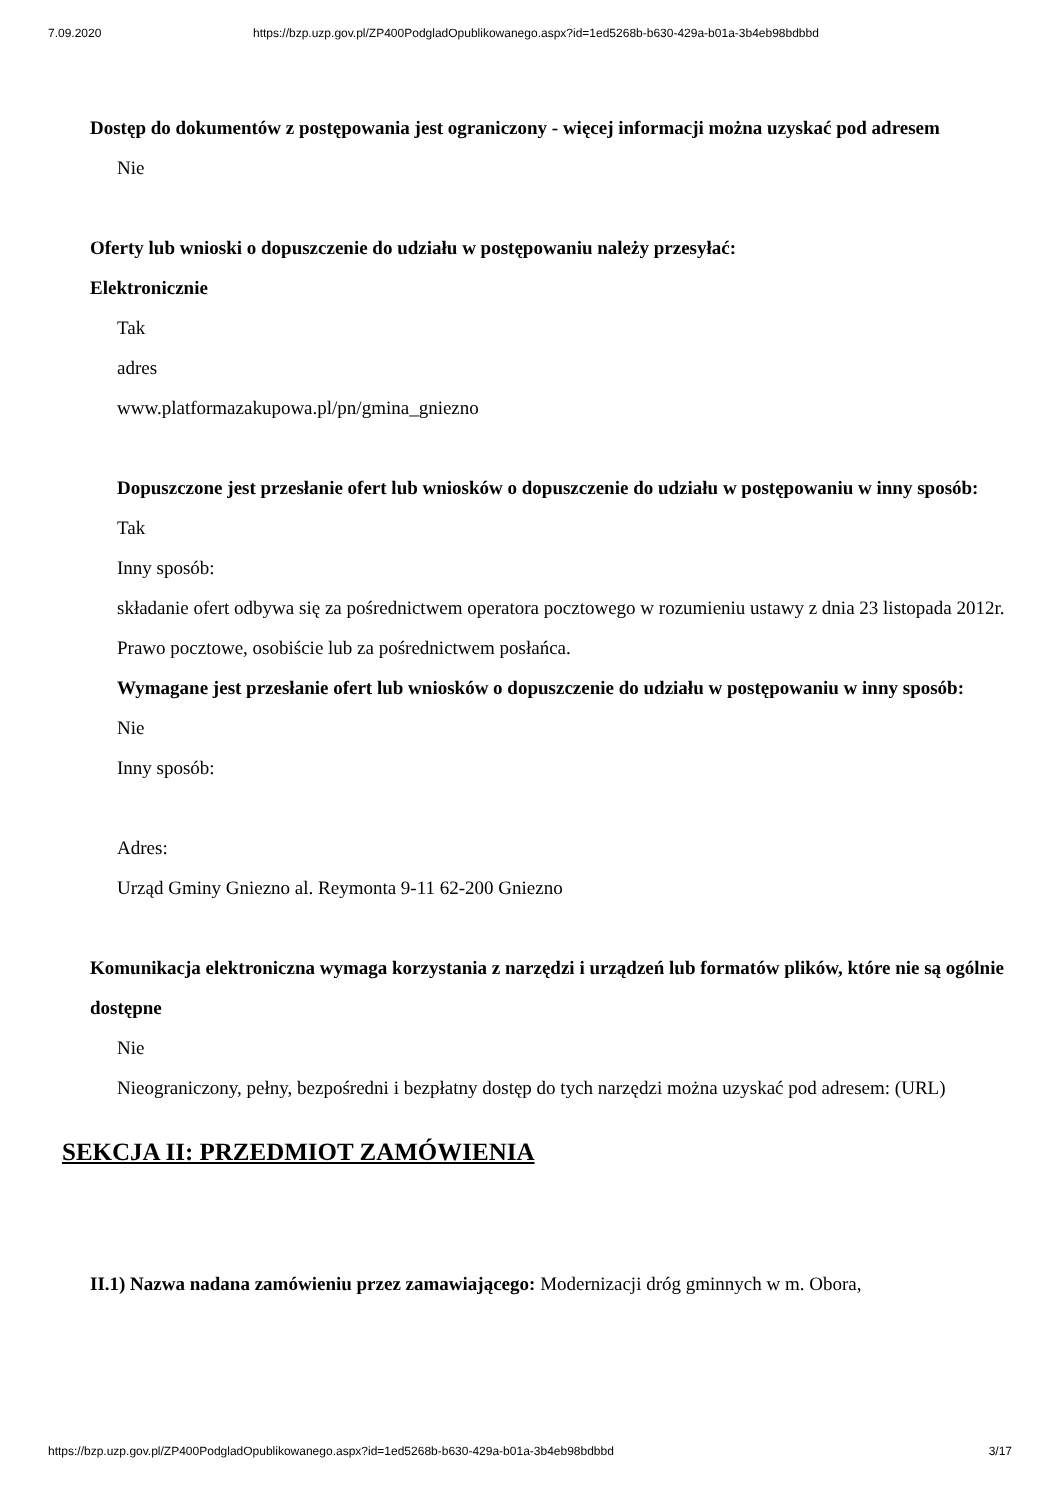7.09.2020 https://bzp.uzp.gov.pl/ZP400PodgladOpublikowanego.aspx?id=1ed5268b-b630-429a-b01a-3b4eb98bdbbd
Dostęp do dokumentów z postępowania jest ograniczony - więcej informacji można uzyskać pod adresem
Nie
Oferty lub wnioski o dopuszczenie do udziału w postępowaniu należy przesyłać:
Elektronicznie
Tak
adres
www.platformazakupowa.pl/pn/gmina_gniezno
Dopuszczone jest przesłanie ofert lub wniosków o dopuszczenie do udziału w postępowaniu w inny sposób:
Tak
Inny sposób:
składanie ofert odbywa się za pośrednictwem operatora pocztowego w rozumieniu ustawy z dnia 23 listopada 2012r. Prawo pocztowe, osobiście lub za pośrednictwem posłańca.
Wymagane jest przesłanie ofert lub wniosków o dopuszczenie do udziału w postępowaniu w inny sposób:
Nie
Inny sposób:
Adres:
Urząd Gminy Gniezno al. Reymonta 9-11 62-200 Gniezno
Komunikacja elektroniczna wymaga korzystania z narzędzi i urządzeń lub formatów plików, które nie są ogólnie dostępne
Nie
Nieograniczony, pełny, bezpośredni i bezpłatny dostęp do tych narzędzi można uzyskać pod adresem: (URL)
SEKCJA II: PRZEDMIOT ZAMÓWIENIA
II.1) Nazwa nadana zamówieniu przez zamawiającego: Modernizacji dróg gminnych w m. Obora,
https://bzp.uzp.gov.pl/ZP400PodgladOpublikowanego.aspx?id=1ed5268b-b630-429a-b01a-3b4eb98bdbbd 3/17